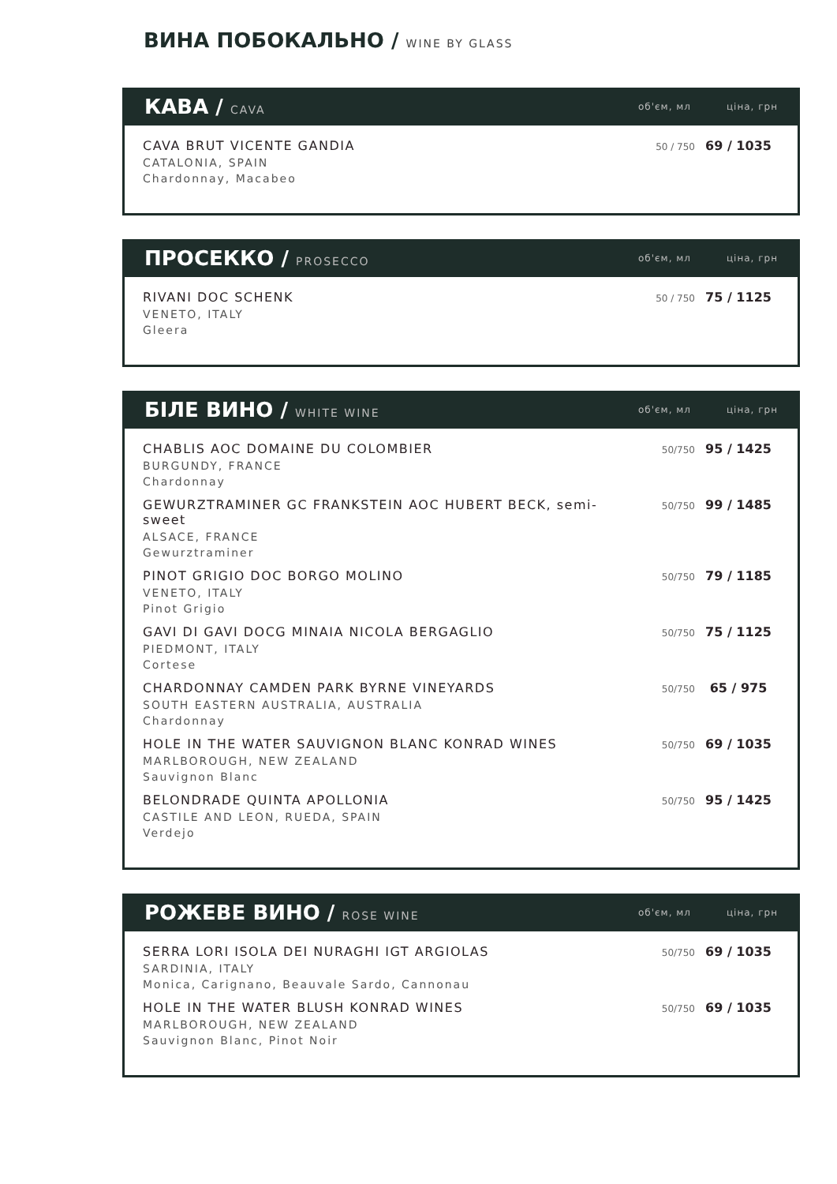ВИНА ПОБОКАЛЬНО / WINE BY GLASS
КАВА / CAVA
об'єм, мл ціна, грн
| CAVA BRUT VICENTE GANDIA CATALONIA, SPAIN Chardonnay, Macabeo | 50 / 750 | 69 / 1035 |
ПРОСЕККО / PROSECCO
об'єм, мл ціна, грн
| RIVANI DOC SCHENK VENETO, ITALY Gleera | 50 / 750 | 75 / 1125 |
БІЛЕ ВИНО / WHITE WINE
об'єм, мл ціна, грн
| CHABLIS AOC DOMAINE DU COLOMBIER BURGUNDY, FRANCE Chardonnay | 50/750 | 95 / 1425 |
| GEWURZTRAMINER GC FRANKSTEIN AOC HUBERT BECK, semi-sweet ALSACE, FRANCE Gewurztraminer | 50/750 | 99 / 1485 |
| PINOT GRIGIO DOC BORGO MOLINO VENETO, ITALY Pinot Grigio | 50/750 | 79 / 1185 |
| GAVI DI GAVI DOCG MINAIA NICOLA BERGAGLIO PIEDMONT, ITALY Cortese | 50/750 | 75 / 1125 |
| CHARDONNAY CAMDEN PARK BYRNE VINEYARDS SOUTH EASTERN AUSTRALIA, AUSTRALIA Chardonnay | 50/750 | 65 / 975 |
| HOLE IN THE WATER SAUVIGNON BLANC KONRAD WINES MARLBOROUGH, NEW ZEALAND Sauvignon Blanc | 50/750 | 69 / 1035 |
| BELONDRADE QUINTA APOLLONIA CASTILE AND LEON, RUEDA, SPAIN Verdejo | 50/750 | 95 / 1425 |
РОЖЕВЕ ВИНО / ROSE WINE
об'єм, мл ціна, грн
| SERRA LORI ISOLA DEI NURAGHI IGT ARGIOLAS SARDINIA, ITALY Monica, Carignano, Beauvale Sardo, Cannonau | 50/750 | 69 / 1035 |
| HOLE IN THE WATER BLUSH KONRAD WINES MARLBOROUGH, NEW ZEALAND Sauvignon Blanc, Pinot Noir | 50/750 | 69 / 1035 |